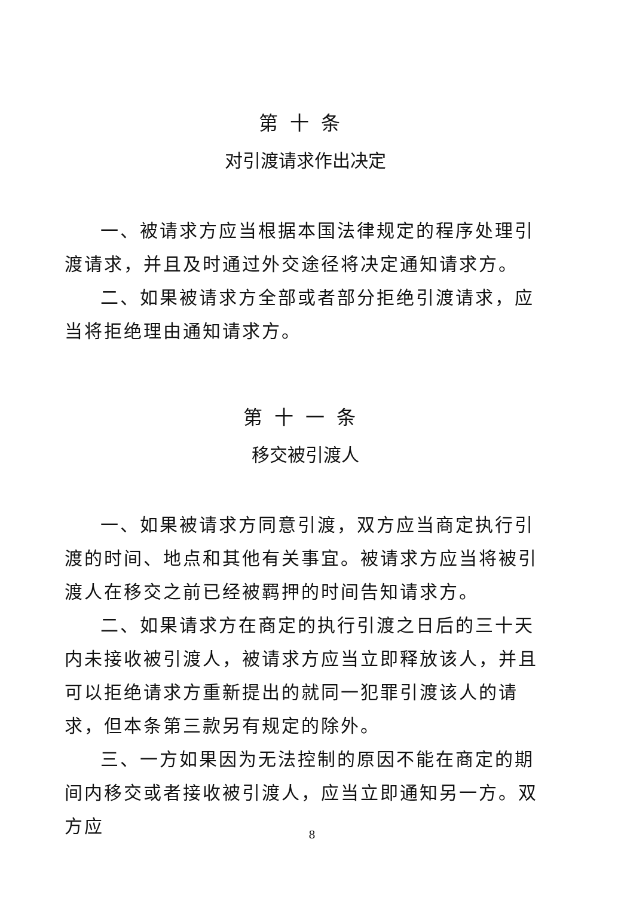第十条
对引渡请求作出决定
一、被请求方应当根据本国法律规定的程序处理引渡请求，并且及时通过外交途径将决定通知请求方。
二、如果被请求方全部或者部分拒绝引渡请求，应当将拒绝理由通知请求方。
第十一条
移交被引渡人
一、如果被请求方同意引渡，双方应当商定执行引渡的时间、地点和其他有关事宜。被请求方应当将被引渡人在移交之前已经被羁押的时间告知请求方。
二、如果请求方在商定的执行引渡之日后的三十天内未接收被引渡人，被请求方应当立即释放该人，并且可以拒绝请求方重新提出的就同一犯罪引渡该人的请求，但本条第三款另有规定的除外。
三、一方如果因为无法控制的原因不能在商定的期间内移交或者接收被引渡人，应当立即通知另一方。双方应
8